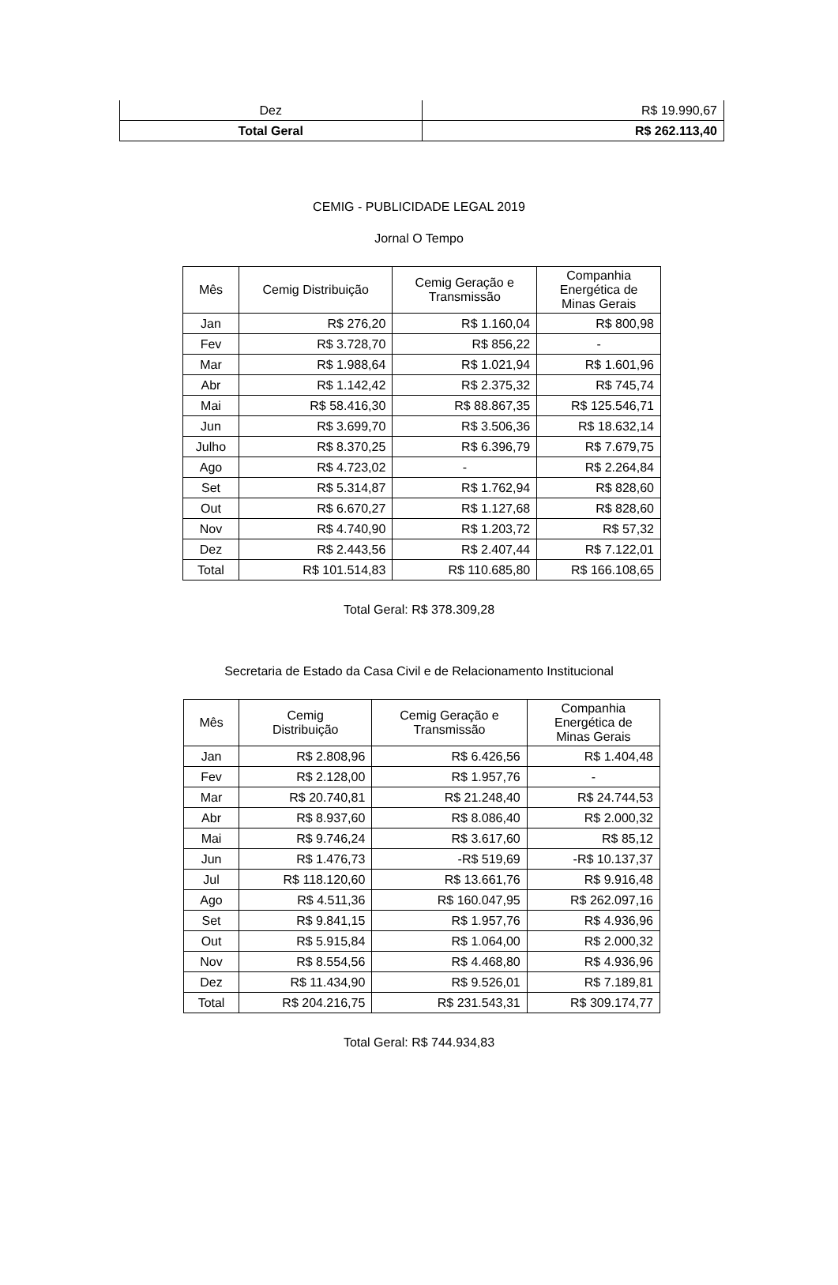| Dez | R$ 19.990,67 |
| Total Geral | R$ 262.113,40 |
CEMIG - PUBLICIDADE LEGAL 2019
Jornal O Tempo
| Mês | Cemig Distribuição | Cemig Geração e Transmissão | Companhia Energética de Minas Gerais |
| --- | --- | --- | --- |
| Jan | R$ 276,20 | R$ 1.160,04 | R$ 800,98 |
| Fev | R$ 3.728,70 | R$ 856,22 | - |
| Mar | R$ 1.988,64 | R$ 1.021,94 | R$ 1.601,96 |
| Abr | R$ 1.142,42 | R$ 2.375,32 | R$ 745,74 |
| Mai | R$ 58.416,30 | R$ 88.867,35 | R$ 125.546,71 |
| Jun | R$ 3.699,70 | R$ 3.506,36 | R$ 18.632,14 |
| Julho | R$ 8.370,25 | R$ 6.396,79 | R$ 7.679,75 |
| Ago | R$ 4.723,02 | - | R$ 2.264,84 |
| Set | R$ 5.314,87 | R$ 1.762,94 | R$ 828,60 |
| Out | R$ 6.670,27 | R$ 1.127,68 | R$ 828,60 |
| Nov | R$ 4.740,90 | R$ 1.203,72 | R$ 57,32 |
| Dez | R$ 2.443,56 | R$ 2.407,44 | R$ 7.122,01 |
| Total | R$ 101.514,83 | R$ 110.685,80 | R$ 166.108,65 |
Total Geral: R$ 378.309,28
Secretaria de Estado da Casa Civil e de Relacionamento Institucional
| Mês | Cemig Distribuição | Cemig Geração e Transmissão | Companhia Energética de Minas Gerais |
| --- | --- | --- | --- |
| Jan | R$ 2.808,96 | R$ 6.426,56 | R$ 1.404,48 |
| Fev | R$ 2.128,00 | R$ 1.957,76 | - |
| Mar | R$ 20.740,81 | R$ 21.248,40 | R$ 24.744,53 |
| Abr | R$ 8.937,60 | R$ 8.086,40 | R$ 2.000,32 |
| Mai | R$ 9.746,24 | R$ 3.617,60 | R$ 85,12 |
| Jun | R$ 1.476,73 | -R$ 519,69 | -R$ 10.137,37 |
| Jul | R$ 118.120,60 | R$ 13.661,76 | R$ 9.916,48 |
| Ago | R$ 4.511,36 | R$ 160.047,95 | R$ 262.097,16 |
| Set | R$ 9.841,15 | R$ 1.957,76 | R$ 4.936,96 |
| Out | R$ 5.915,84 | R$ 1.064,00 | R$ 2.000,32 |
| Nov | R$ 8.554,56 | R$ 4.468,80 | R$ 4.936,96 |
| Dez | R$ 11.434,90 | R$ 9.526,01 | R$ 7.189,81 |
| Total | R$ 204.216,75 | R$ 231.543,31 | R$ 309.174,77 |
Total Geral: R$ 744.934,83